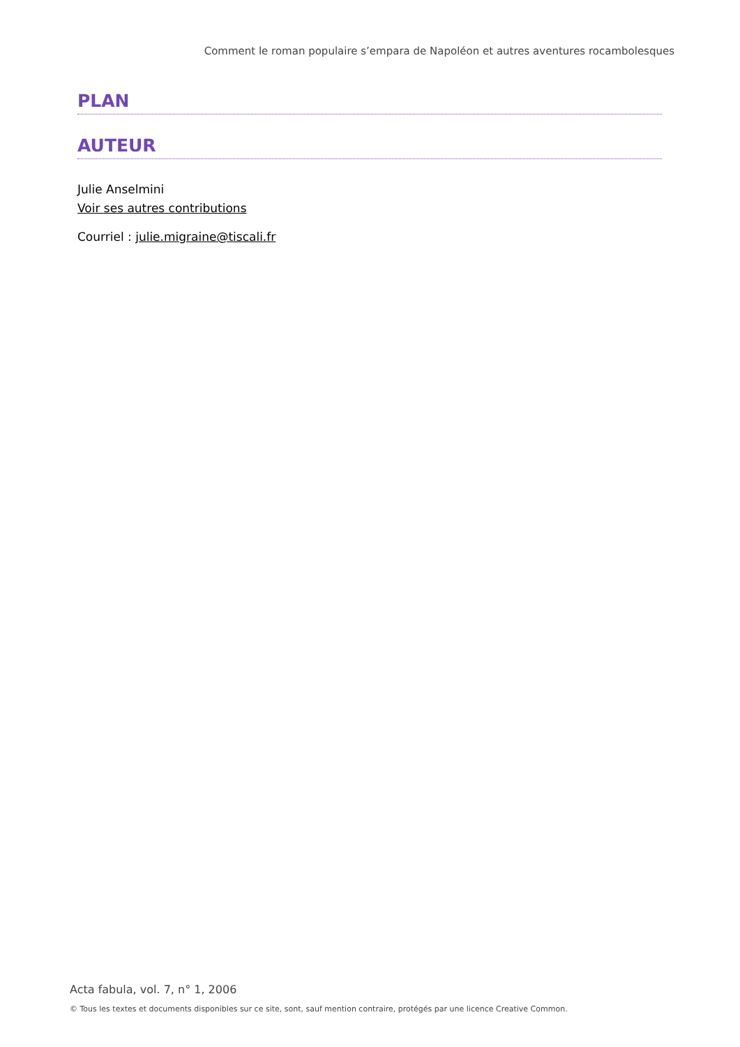Comment le roman populaire s’empara de Napoléon et autres aventures rocambolesques
PLAN
AUTEUR
Julie Anselmini
Voir ses autres contributions
Courriel : julie.migraine@tiscali.fr
Acta fabula, vol. 7, n° 1, 2006
© Tous les textes et documents disponibles sur ce site, sont, sauf mention contraire, protégés par une licence Creative Common.